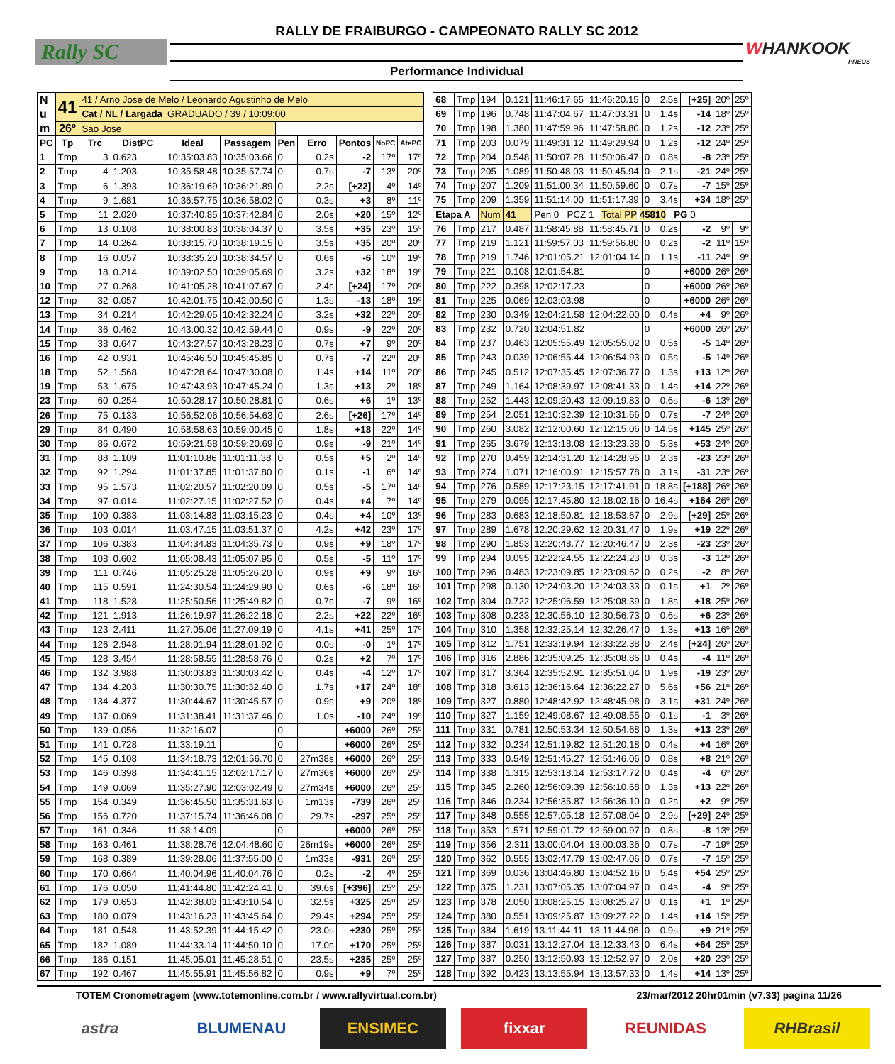Rally SC
RALLY DE FRAIBURGO - CAMPEONATO RALLY SC 2012
Performance Individual
WHANKOOK
PNEUS
| N u m | 41 | 41 / Arno Jose de Melo / Leonardo Agustinho de Melo | | | | | | | | |
| | | Cat / NL / Largada | | GRADUADO / 39 / 10:09:00 | | | | | | |
| | 26º | Sao Jose | | | | | | | | |
| PC | Tp | Trc | DistPC | Ideal | Passagem | Pen | Erro | Pontos | NoPC | AtePC |
| 1 | Tmp | 3 | 0.623 | 10:35:03.83 | 10:35:03.66 | 0 | 0.2s | -2 | 17º | 17º |
| 2 | Tmp | 4 | 1.203 | 10:35:58.48 | 10:35:57.74 | 0 | 0.7s | -7 | 13º | 20º |
| 3 | Tmp | 6 | 1.393 | 10:36:19.69 | 10:36:21.89 | 0 | 2.2s | [+22] | 4º | 14º |
| 4 | Tmp | 9 | 1.681 | 10:36:57.75 | 10:36:58.02 | 0 | 0.3s | +3 | 8º | 11º |
| 5 | Tmp | 11 | 2.020 | 10:37:40.85 | 10:37:42.84 | 0 | 2.0s | +20 | 15º | 12º |
| 6 | Tmp | 13 | 0.108 | 10:38:00.83 | 10:38:04.37 | 0 | 3.5s | +35 | 23º | 15º |
| 7 | Tmp | 14 | 0.264 | 10:38:15.70 | 10:38:19.15 | 0 | 3.5s | +35 | 20º | 20º |
| 8 | Tmp | 16 | 0.057 | 10:38:35.20 | 10:38:34.57 | 0 | 0.6s | -6 | 10º | 19º |
| 9 | Tmp | 18 | 0.214 | 10:39:02.50 | 10:39:05.69 | 0 | 3.2s | +32 | 18º | 19º |
| 10 | Tmp | 27 | 0.268 | 10:41:05.28 | 10:41:07.67 | 0 | 2.4s | [+24] | 17º | 20º |
| 12 | Tmp | 32 | 0.057 | 10:42:01.75 | 10:42:00.50 | 0 | 1.3s | -13 | 18º | 19º |
| 13 | Tmp | 34 | 0.214 | 10:42:29.05 | 10:42:32.24 | 0 | 3.2s | +32 | 22º | 20º |
| 14 | Tmp | 36 | 0.462 | 10:43:00.32 | 10:42:59.44 | 0 | 0.9s | -9 | 22º | 20º |
| 15 | Tmp | 38 | 0.647 | 10:43:27.57 | 10:43:28.23 | 0 | 0.7s | +7 | 9º | 20º |
| 16 | Tmp | 42 | 0.931 | 10:45:46.50 | 10:45:45.85 | 0 | 0.7s | -7 | 22º | 20º |
| 18 | Tmp | 52 | 1.568 | 10:47:28.64 | 10:47:30.08 | 0 | 1.4s | +14 | 11º | 20º |
| 19 | Tmp | 53 | 1.675 | 10:47:43.93 | 10:47:45.24 | 0 | 1.3s | +13 | 2º | 18º |
| 23 | Tmp | 60 | 0.254 | 10:50:28.17 | 10:50:28.81 | 0 | 0.6s | +6 | 1º | 13º |
| 26 | Tmp | 75 | 0.133 | 10:56:52.06 | 10:56:54.63 | 0 | 2.6s | [+26] | 17º | 14º |
| 29 | Tmp | 84 | 0.490 | 10:58:58.63 | 10:59:00.45 | 0 | 1.8s | +18 | 22º | 14º |
| 30 | Tmp | 86 | 0.672 | 10:59:21.58 | 10:59:20.69 | 0 | 0.9s | -9 | 21º | 14º |
| 31 | Tmp | 88 | 1.109 | 11:01:10.86 | 11:01:11.38 | 0 | 0.5s | +5 | 2º | 14º |
| 32 | Tmp | 92 | 1.294 | 11:01:37.85 | 11:01:37.80 | 0 | 0.1s | -1 | 6º | 14º |
| 33 | Tmp | 95 | 1.573 | 11:02:20.57 | 11:02:20.09 | 0 | 0.5s | -5 | 17º | 14º |
| 34 | Tmp | 97 | 0.014 | 11:02:27.15 | 11:02:27.52 | 0 | 0.4s | +4 | 7º | 14º |
| 35 | Tmp | 100 | 0.383 | 11:03:14.83 | 11:03:15.23 | 0 | 0.4s | +4 | 10º | 13º |
| 36 | Tmp | 103 | 0.014 | 11:03:47.15 | 11:03:51.37 | 0 | 4.2s | +42 | 23º | 17º |
| 37 | Tmp | 106 | 0.383 | 11:04:34.83 | 11:04:35.73 | 0 | 0.9s | +9 | 18º | 17º |
| 38 | Tmp | 108 | 0.602 | 11:05:08.43 | 11:05:07.95 | 0 | 0.5s | -5 | 11º | 17º |
| 39 | Tmp | 111 | 0.746 | 11:05:25.28 | 11:05:26.20 | 0 | 0.9s | +9 | 9º | 16º |
| 40 | Tmp | 115 | 0.591 | 11:24:30.54 | 11:24:29.90 | 0 | 0.6s | -6 | 18º | 16º |
| 41 | Tmp | 118 | 1.528 | 11:25:50.56 | 11:25:49.82 | 0 | 0.7s | -7 | 9º | 16º |
| 42 | Tmp | 121 | 1.913 | 11:26:19.97 | 11:26:22.18 | 0 | 2.2s | +22 | 22º | 16º |
| 43 | Tmp | 123 | 2.411 | 11:27:05.06 | 11:27:09.19 | 0 | 4.1s | +41 | 25º | 17º |
| 44 | Tmp | 126 | 2.948 | 11:28:01.94 | 11:28:01.92 | 0 | 0.0s | -0 | 1º | 17º |
| 45 | Tmp | 128 | 3.454 | 11:28:58.55 | 11:28:58.76 | 0 | 0.2s | +2 | 7º | 17º |
| 46 | Tmp | 132 | 3.988 | 11:30:03.83 | 11:30:03.42 | 0 | 0.4s | -4 | 12º | 17º |
| 47 | Tmp | 134 | 4.203 | 11:30:30.75 | 11:30:32.40 | 0 | 1.7s | +17 | 24º | 18º |
| 48 | Tmp | 134 | 4.377 | 11:30:44.67 | 11:30:45.57 | 0 | 0.9s | +9 | 20º | 18º |
| 49 | Tmp | 137 | 0.069 | 11:31:38.41 | 11:31:37.46 | 0 | 1.0s | -10 | 24º | 19º |
| 50 | Tmp | 139 | 0.056 | 11:32:16.07 | | 0 | | +6000 | 26º | 25º |
| 51 | Tmp | 141 | 0.728 | 11:33:19.11 | | 0 | | +6000 | 26º | 25º |
| 52 | Tmp | 145 | 0.108 | 11:34:18.73 | 12:01:56.70 | 0 | 27m38s | +6000 | 26º | 25º |
| 53 | Tmp | 146 | 0.398 | 11:34:41.15 | 12:02:17.17 | 0 | 27m36s | +6000 | 26º | 25º |
| 54 | Tmp | 149 | 0.069 | 11:35:27.90 | 12:03:02.49 | 0 | 27m34s | +6000 | 26º | 25º |
| 55 | Tmp | 154 | 0.349 | 11:36:45.50 | 11:35:31.63 | 0 | 1m13s | -739 | 26º | 25º |
| 56 | Tmp | 156 | 0.720 | 11:37:15.74 | 11:36:46.08 | 0 | 29.7s | -297 | 25º | 25º |
| 57 | Tmp | 161 | 0.346 | 11:38:14.09 | | 0 | | +6000 | 26º | 25º |
| 58 | Tmp | 163 | 0.461 | 11:38:28.76 | 12:04:48.60 | 0 | 26m19s | +6000 | 26º | 25º |
| 59 | Tmp | 168 | 0.389 | 11:39:28.06 | 11:37:55.00 | 0 | 1m33s | -931 | 26º | 25º |
| 60 | Tmp | 170 | 0.664 | 11:40:04.96 | 11:40:04.76 | 0 | 0.2s | -2 | 4º | 25º |
| 61 | Tmp | 176 | 0.050 | 11:41:44.80 | 11:42:24.41 | 0 | 39.6s | [+396] | 25º | 25º |
| 62 | Tmp | 179 | 0.653 | 11:42:38.03 | 11:43:10.54 | 0 | 32.5s | +325 | 25º | 25º |
| 63 | Tmp | 180 | 0.079 | 11:43:16.23 | 11:43:45.64 | 0 | 29.4s | +294 | 25º | 25º |
| 64 | Tmp | 181 | 0.548 | 11:43:52.39 | 11:44:15.42 | 0 | 23.0s | +230 | 25º | 25º |
| 65 | Tmp | 182 | 1.089 | 11:44:33.14 | 11:44:50.10 | 0 | 17.0s | +170 | 25º | 25º |
| 66 | Tmp | 186 | 0.151 | 11:45:05.01 | 11:45:28.51 | 0 | 23.5s | +235 | 25º | 25º |
| 67 | Tmp | 192 | 0.467 | 11:45:55.91 | 11:45:56.82 | 0 | 0.9s | +9 | 7º | 25º |
| 68 | Tmp | 194 | 0.121 | 11:46:17.65 | 11:46:20.15 | 0 | 2.5s | [+25] | 20º | 25º |
| 69 | Tmp | 196 | 0.748 | 11:47:04.67 | 11:47:03.31 | 0 | 1.4s | -14 | 18º | 25º |
| 70 | Tmp | 198 | 1.380 | 11:47:59.96 | 11:47:58.80 | 0 | 1.2s | -12 | 23º | 25º |
| 71 | Tmp | 203 | 0.079 | 11:49:31.12 | 11:49:29.94 | 0 | 1.2s | -12 | 24º | 25º |
| 72 | Tmp | 204 | 0.548 | 11:50:07.28 | 11:50:06.47 | 0 | 0.8s | -8 | 23º | 25º |
| 73 | Tmp | 205 | 1.089 | 11:50:48.03 | 11:50:45.94 | 0 | 2.1s | -21 | 24º | 25º |
| 74 | Tmp | 207 | 1.209 | 11:51:00.34 | 11:50:59.60 | 0 | 0.7s | -7 | 15º | 25º |
| 75 | Tmp | 209 | 1.359 | 11:51:14.00 | 11:51:17.39 | 0 | 3.4s | +34 | 18º | 25º |
| Etapa A | | Num | 41 | Pen 0 PCZ 1 Total PP 45810 PG 0 | | | | | | |
| 76 | Tmp | 217 | 0.487 | 11:58:45.88 | 11:58:45.71 | 0 | 0.2s | -2 | 9º | 9º |
| 77 | Tmp | 219 | 1.121 | 11:59:57.03 | 11:59:56.80 | 0 | 0.2s | -2 | 11º | 15º |
| 78 | Tmp | 219 | 1.746 | 12:01:05.21 | 12:01:04.14 | 0 | 1.1s | -11 | 24º | 9º |
| 79 | Tmp | 221 | 0.108 | 12:01:54.81 | | 0 | | +6000 | 26º | 26º |
| 80 | Tmp | 222 | 0.398 | 12:02:17.23 | | 0 | | +6000 | 26º | 26º |
| 81 | Tmp | 225 | 0.069 | 12:03:03.98 | | 0 | | +6000 | 26º | 26º |
| 82 | Tmp | 230 | 0.349 | 12:04:21.58 | 12:04:22.00 | 0 | 0.4s | +4 | 9º | 26º |
| 83 | Tmp | 232 | 0.720 | 12:04:51.82 | | 0 | | +6000 | 26º | 26º |
| 84 | Tmp | 237 | 0.463 | 12:05:55.49 | 12:05:55.02 | 0 | 0.5s | -5 | 14º | 26º |
| 85 | Tmp | 243 | 0.039 | 12:06:55.44 | 12:06:54.93 | 0 | 0.5s | -5 | 14º | 26º |
| 86 | Tmp | 245 | 0.512 | 12:07:35.45 | 12:07:36.77 | 0 | 1.3s | +13 | 12º | 26º |
| 87 | Tmp | 249 | 1.164 | 12:08:39.97 | 12:08:41.33 | 0 | 1.4s | +14 | 22º | 26º |
| 88 | Tmp | 252 | 1.443 | 12:09:20.43 | 12:09:19.83 | 0 | 0.6s | -6 | 13º | 26º |
| 89 | Tmp | 254 | 2.051 | 12:10:32.39 | 12:10:31.66 | 0 | 0.7s | -7 | 24º | 26º |
| 90 | Tmp | 260 | 3.082 | 12:12:00.60 | 12:12:15.06 | 0 | 14.5s | +145 | 25º | 26º |
| 91 | Tmp | 265 | 3.679 | 12:13:18.08 | 12:13:23.38 | 0 | 5.3s | +53 | 24º | 26º |
| 92 | Tmp | 270 | 0.459 | 12:14:31.20 | 12:14:28.95 | 0 | 2.3s | -23 | 23º | 26º |
| 93 | Tmp | 274 | 1.071 | 12:16:00.91 | 12:15:57.78 | 0 | 3.1s | -31 | 23º | 26º |
| 94 | Tmp | 276 | 0.589 | 12:17:23.15 | 12:17:41.91 | 0 | 18.8s | [+188] | 26º | 26º |
| 95 | Tmp | 279 | 0.095 | 12:17:45.80 | 12:18:02.16 | 0 | 16.4s | +164 | 26º | 26º |
| 96 | Tmp | 283 | 0.683 | 12:18:50.81 | 12:18:53.67 | 0 | 2.9s | [+29] | 25º | 26º |
| 97 | Tmp | 289 | 1.678 | 12:20:29.62 | 12:20:31.47 | 0 | 1.9s | +19 | 22º | 26º |
| 98 | Tmp | 290 | 1.853 | 12:20:48.77 | 12:20:46.47 | 0 | 2.3s | -23 | 23º | 26º |
| 99 | Tmp | 294 | 0.095 | 12:22:24.55 | 12:22:24.23 | 0 | 0.3s | -3 | 12º | 26º |
| 100 | Tmp | 296 | 0.483 | 12:23:09.85 | 12:23:09.62 | 0 | 0.2s | -2 | 8º | 26º |
| 101 | Tmp | 298 | 0.130 | 12:24:03.20 | 12:24:03.33 | 0 | 0.1s | +1 | 2º | 26º |
| 102 | Tmp | 304 | 0.722 | 12:25:06.59 | 12:25:08.39 | 0 | 1.8s | +18 | 25º | 26º |
| 103 | Tmp | 308 | 0.233 | 12:30:56.10 | 12:30:56.73 | 0 | 0.6s | +6 | 23º | 26º |
| 104 | Tmp | 310 | 1.358 | 12:32:25.14 | 12:32:26.47 | 0 | 1.3s | +13 | 16º | 26º |
| 105 | Tmp | 312 | 1.751 | 12:33:19.94 | 12:33:22.38 | 0 | 2.4s | [+24] | 26º | 26º |
| 106 | Tmp | 316 | 2.886 | 12:35:09.25 | 12:35:08.86 | 0 | 0.4s | -4 | 11º | 26º |
| 107 | Tmp | 317 | 3.364 | 12:35:52.91 | 12:35:51.04 | 0 | 1.9s | -19 | 23º | 26º |
| 108 | Tmp | 318 | 3.613 | 12:36:16.64 | 12:36:22.27 | 0 | 5.6s | +56 | 21º | 26º |
| 109 | Tmp | 327 | 0.880 | 12:48:42.92 | 12:48:45.98 | 0 | 3.1s | +31 | 24º | 26º |
| 110 | Tmp | 327 | 1.159 | 12:49:08.67 | 12:49:08.55 | 0 | 0.1s | -1 | 3º | 26º |
| 111 | Tmp | 331 | 0.781 | 12:50:53.34 | 12:50:54.68 | 0 | 1.3s | +13 | 23º | 26º |
| 112 | Tmp | 332 | 0.234 | 12:51:19.82 | 12:51:20.18 | 0 | 0.4s | +4 | 16º | 26º |
| 113 | Tmp | 333 | 0.549 | 12:51:45.27 | 12:51:46.06 | 0 | 0.8s | +8 | 21º | 26º |
| 114 | Tmp | 338 | 1.315 | 12:53:18.14 | 12:53:17.72 | 0 | 0.4s | -4 | 6º | 26º |
| 115 | Tmp | 345 | 2.260 | 12:56:09.39 | 12:56:10.68 | 0 | 1.3s | +13 | 22º | 26º |
| 116 | Tmp | 346 | 0.234 | 12:56:35.87 | 12:56:36.10 | 0 | 0.2s | +2 | 9º | 25º |
| 117 | Tmp | 348 | 0.555 | 12:57:05.18 | 12:57:08.04 | 0 | 2.9s | [+29] | 24º | 25º |
| 118 | Tmp | 353 | 1.571 | 12:59:01.72 | 12:59:00.97 | 0 | 0.8s | -8 | 13º | 25º |
| 119 | Tmp | 356 | 2.311 | 13:00:04.04 | 13:00:03.36 | 0 | 0.7s | -7 | 19º | 25º |
| 120 | Tmp | 362 | 0.555 | 13:02:47.79 | 13:02:47.06 | 0 | 0.7s | -7 | 15º | 25º |
| 121 | Tmp | 369 | 0.036 | 13:04:46.80 | 13:04:52.16 | 0 | 5.4s | +54 | 25º | 25º |
| 122 | Tmp | 375 | 1.231 | 13:07:05.35 | 13:07:04.97 | 0 | 0.4s | -4 | 9º | 25º |
| 123 | Tmp | 378 | 2.050 | 13:08:25.15 | 13:08:25.27 | 0 | 0.1s | +1 | 1º | 25º |
| 124 | Tmp | 380 | 0.551 | 13:09:25.87 | 13:09:27.22 | 0 | 1.4s | +14 | 15º | 25º |
| 125 | Tmp | 384 | 1.619 | 13:11:44.11 | 13:11:44.96 | 0 | 0.9s | +9 | 21º | 25º |
| 126 | Tmp | 387 | 0.031 | 13:12:27.04 | 13:12:33.43 | 0 | 6.4s | +64 | 25º | 25º |
| 127 | Tmp | 387 | 0.250 | 13:12:50.93 | 13:12:52.97 | 0 | 2.0s | +20 | 23º | 25º |
| 128 | Tmp | 392 | 0.423 | 13:13:55.94 | 13:13:57.33 | 0 | 1.4s | +14 | 13º | 25º |
TOTEM Cronometragem (www.totemonline.com.br / www.rallyvirtual.com.br) 23/mar/2012 20hr01min (v7.33) pagina 11/26
astra BLUMENAU ENSIMEC fixxar REUNIDAS RHBrasil